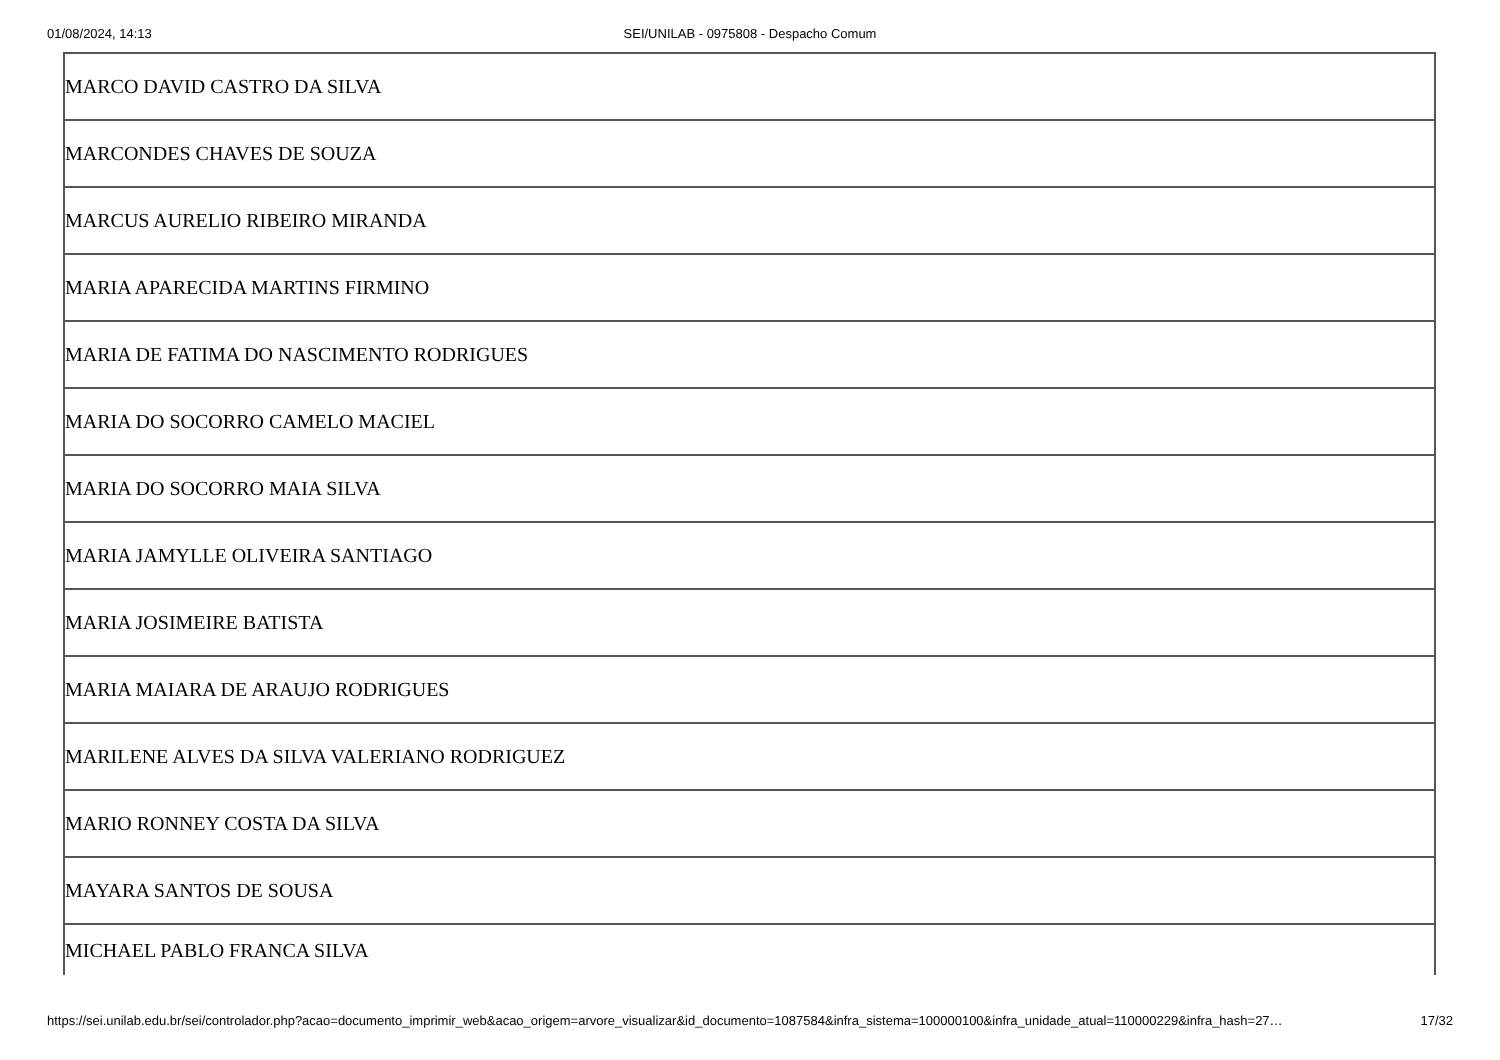01/08/2024, 14:13
SEI/UNILAB - 0975808 - Despacho Comum
| MARCO DAVID CASTRO DA SILVA |
| MARCONDES CHAVES DE SOUZA |
| MARCUS AURELIO RIBEIRO MIRANDA |
| MARIA APARECIDA MARTINS FIRMINO |
| MARIA DE FATIMA DO NASCIMENTO RODRIGUES |
| MARIA DO SOCORRO CAMELO MACIEL |
| MARIA DO SOCORRO MAIA SILVA |
| MARIA JAMYLLE OLIVEIRA SANTIAGO |
| MARIA JOSIMEIRE BATISTA |
| MARIA MAIARA DE ARAUJO RODRIGUES |
| MARILENE ALVES DA SILVA VALERIANO RODRIGUEZ |
| MARIO RONNEY COSTA DA SILVA |
| MAYARA SANTOS DE SOUSA |
| MICHAEL PABLO FRANCA SILVA |
https://sei.unilab.edu.br/sei/controlador.php?acao=documento_imprimir_web&acao_origem=arvore_visualizar&id_documento=1087584&infra_sistema=100000100&infra_unidade_atual=110000229&infra_hash=27… 17/32